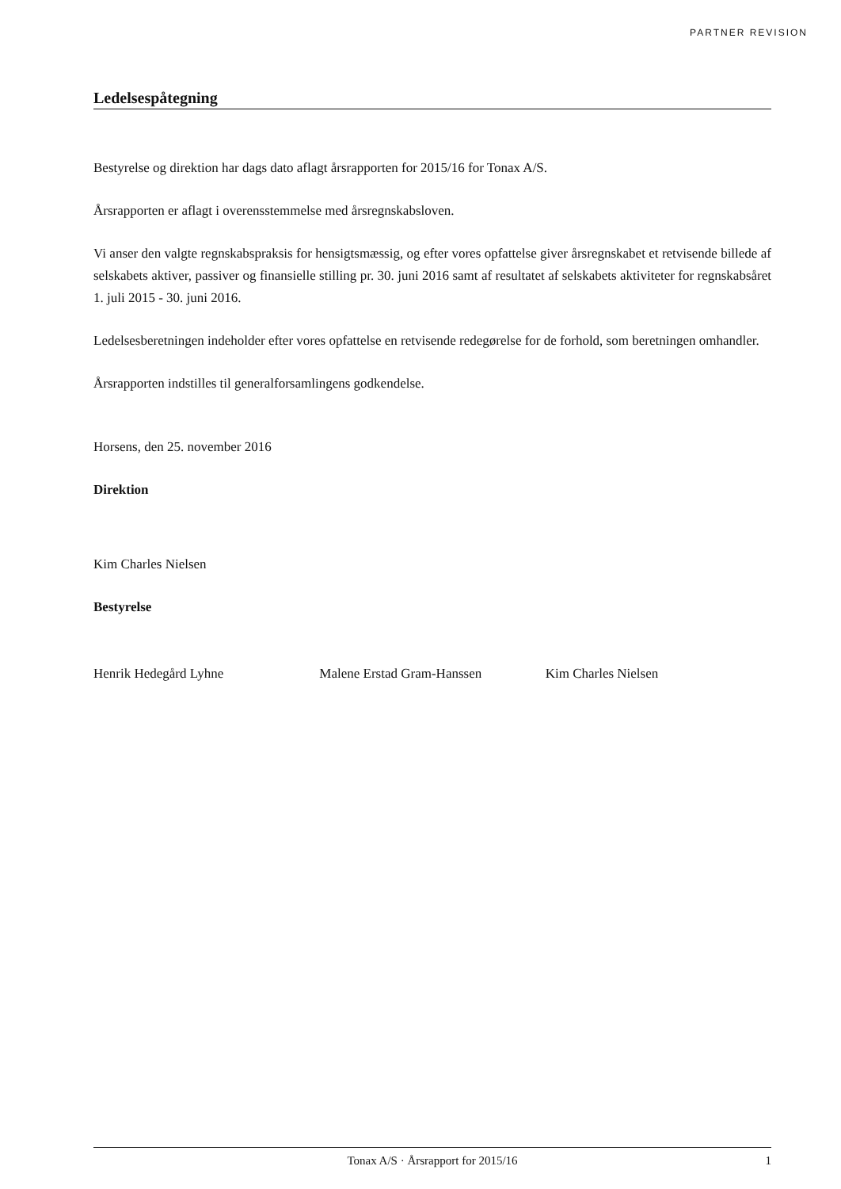PARTNER REVISION
Ledelsespåtegning
Bestyrelse og direktion har dags dato aflagt årsrapporten for 2015/16 for Tonax A/S.
Årsrapporten er aflagt i overensstemmelse med årsregnskabsloven.
Vi anser den valgte regnskabspraksis for hensigtsmæssig, og efter vores opfattelse giver årsregnskabet et retvisende billede af selskabets aktiver, passiver og finansielle stilling pr. 30. juni 2016 samt af resultatet af selskabets aktiviteter for regnskabsåret 1. juli 2015 - 30. juni 2016.
Ledelsesberetningen indeholder efter vores opfattelse en retvisende redegørelse for de forhold, som beretningen omhandler.
Årsrapporten indstilles til generalforsamlingens godkendelse.
Horsens, den 25. november 2016
Direktion
Kim Charles Nielsen
Bestyrelse
Henrik Hedegård Lyhne Malene Erstad Gram-Hanssen Kim Charles Nielsen
Tonax A/S · Årsrapport for 2015/16 1